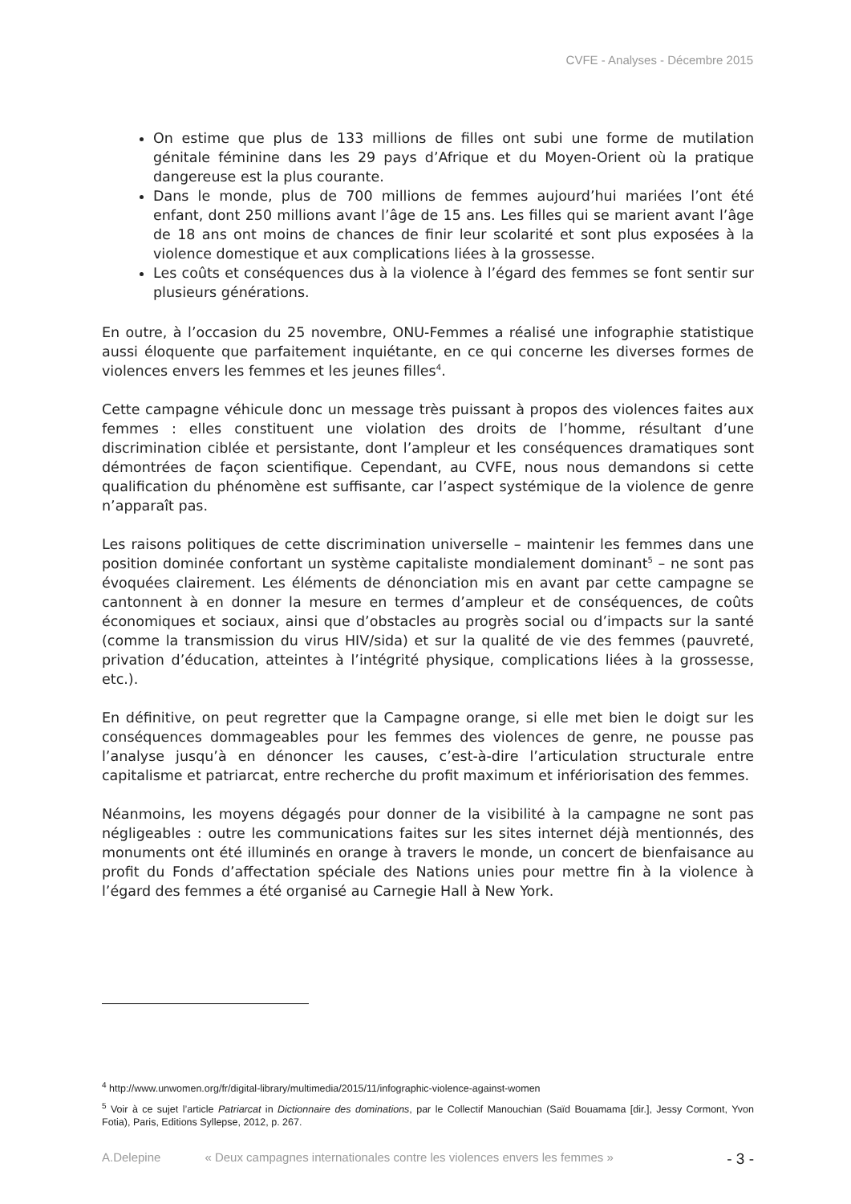CVFE - Analyses - Décembre 2015
On estime que plus de 133 millions de filles ont subi une forme de mutilation génitale féminine dans les 29 pays d’Afrique et du Moyen-Orient où la pratique dangereuse est la plus courante.
Dans le monde, plus de 700 millions de femmes aujourd’hui mariées l’ont été enfant, dont 250 millions avant l’âge de 15 ans. Les filles qui se marient avant l’âge de 18 ans ont moins de chances de finir leur scolarité et sont plus exposées à la violence domestique et aux complications liées à la grossesse.
Les coûts et conséquences dus à la violence à l’égard des femmes se font sentir sur plusieurs générations.
En outre, à l’occasion du 25 novembre, ONU-Femmes a réalisé une infographie statistique aussi éloquente que parfaitement inquiétante, en ce qui concerne les diverses formes de violences envers les femmes et les jeunes filles<sup>4</sup>.
Cette campagne véhicule donc un message très puissant à propos des violences faites aux femmes : elles constituent une violation des droits de l’homme, résultant d’une discrimination ciblée et persistante, dont l’ampleur et les conséquences dramatiques sont démontrées de façon scientifique. Cependant, au CVFE, nous nous demandons si cette qualification du phénomène est suffisante, car l’aspect systémique de la violence de genre n’apparaît pas.
Les raisons politiques de cette discrimination universelle – maintenir les femmes dans une position dominée confortant un système capitaliste mondialement dominant<sup>5</sup> – ne sont pas évoquées clairement. Les éléments de dénonciation mis en avant par cette campagne se cantonnent à en donner la mesure en termes d’ampleur et de conséquences, de coûts économiques et sociaux, ainsi que d’obstacles au progrès social ou d’impacts sur la santé (comme la transmission du virus HIV/sida) et sur la qualité de vie des femmes (pauvreté, privation d’éducation, atteintes à l’intégrité physique, complications liées à la grossesse, etc.).
En définitive, on peut regretter que la Campagne orange, si elle met bien le doigt sur les conséquences dommageables pour les femmes des violences de genre, ne pousse pas l’analyse jusqu’à en dénoncer les causes, c’est-à-dire l’articulation structurale entre capitalisme et patriarcat, entre recherche du profit maximum et infériorisation des femmes.
Néanmoins, les moyens dégagés pour donner de la visibilité à la campagne ne sont pas négligeables : outre les communications faites sur les sites internet déjà mentionnés, des monuments ont été illuminés en orange à travers le monde, un concert de bienfaisance au profit du Fonds d’affectation spéciale des Nations unies pour mettre fin à la violence à l’égard des femmes a été organisé au Carnegie Hall à New York.
<sup>4</sup> http://www.unwomen.org/fr/digital-library/multimedia/2015/11/infographic-violence-against-women
<sup>5</sup> Voir à ce sujet l’article Patriarcat in Dictionnaire des dominations, par le Collectif Manouchian (Saïd Bouamama [dir.], Jessy Cormont, Yvon Fotia), Paris, Editions Syllepse, 2012, p. 267.
A.Delepine « Deux campagnes internationales contre les violences envers les femmes » - 3 -